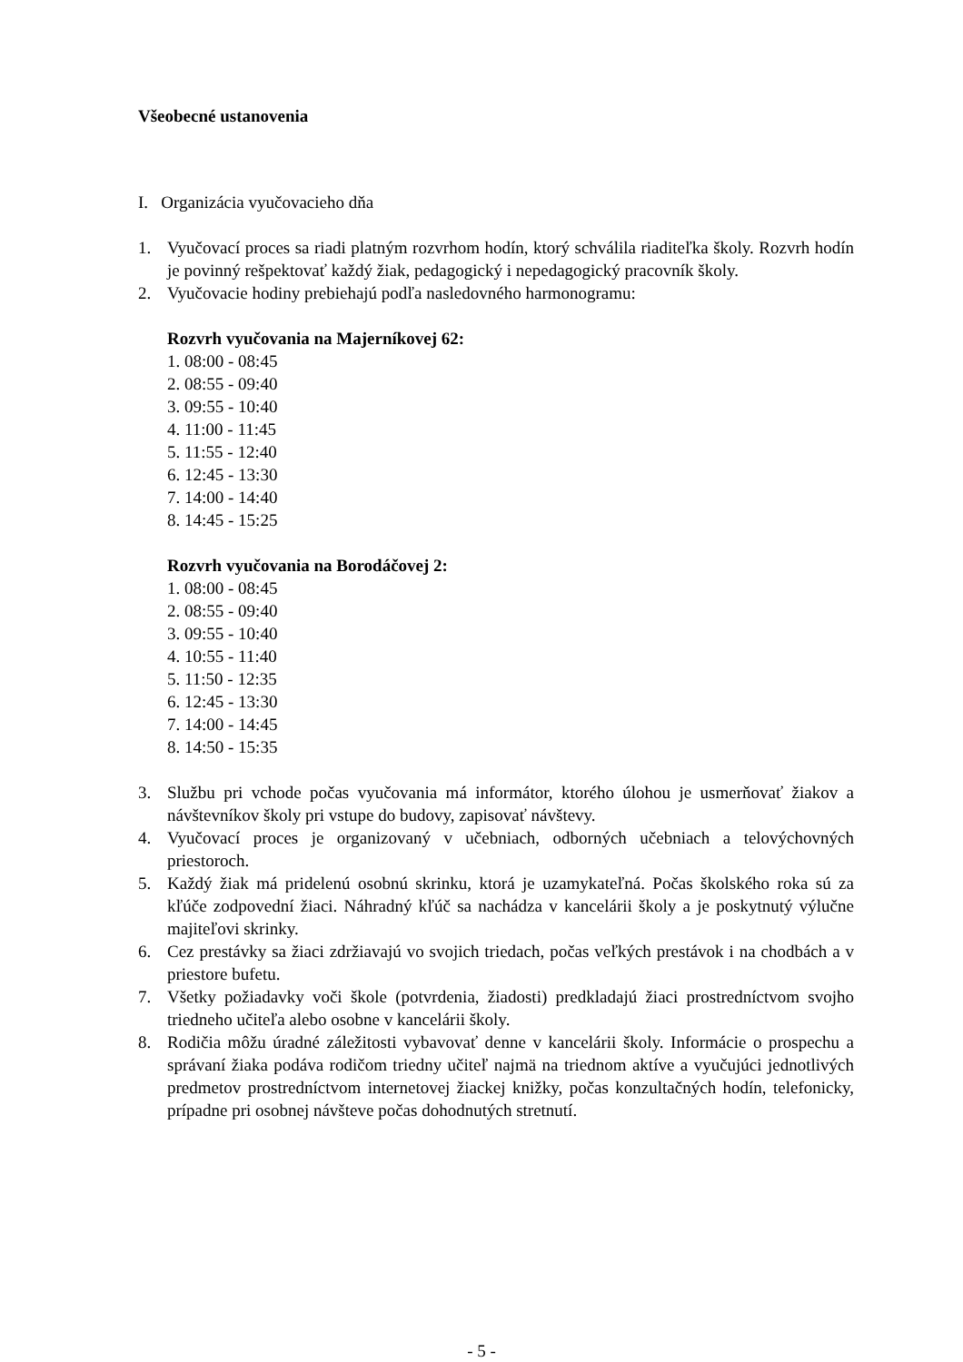Všeobecné ustanovenia
I. Organizácia vyučovacieho dňa
1. Vyučovací proces sa riadi platným rozvrhom hodín, ktorý schválila riaditeľka školy. Rozvrh hodín je povinný rešpektovať každý žiak, pedagogický i nepedagogický pracovník školy.
2. Vyučovacie hodiny prebiehajú podľa nasledovného harmonogramu:
Rozvrh vyučovania na Majerníkovej 62:
1. 08:00 - 08:45
2. 08:55 - 09:40
3. 09:55 - 10:40
4. 11:00 - 11:45
5. 11:55 - 12:40
6. 12:45 - 13:30
7. 14:00 - 14:40
8. 14:45 - 15:25
Rozvrh vyučovania na Borodáčovej 2:
1. 08:00 - 08:45
2. 08:55 - 09:40
3. 09:55 - 10:40
4. 10:55 - 11:40
5. 11:50 - 12:35
6. 12:45 - 13:30
7. 14:00 - 14:45
8. 14:50 - 15:35
3. Službu pri vchode počas vyučovania má informátor, ktorého úlohou je usmerňovať žiakov a návštevníkov školy pri vstupe do budovy, zapisovať návštevy.
4. Vyučovací proces je organizovaný v učebniach, odborných učebniach a telovýchovných priestoroch.
5. Každý žiak má pridelenú osobnú skrinku, ktorá je uzamykateľná. Počas školského roka sú za kľúče zodpovední žiaci. Náhradný kľúč sa nachádza v kancelárii školy a je poskytnutý výlučne majiteľovi skrinky.
6. Cez prestávky sa žiaci zdržiavajú vo svojich triedach, počas veľkých prestávok i na chodbách a v priestore bufetu.
7. Všetky požiadavky voči škole (potvrdenia, žiadosti) predkladajú žiaci prostredníctvom svojho triedneho učiteľa alebo osobne v kancelárii školy.
8. Rodičia môžu úradné záležitosti vybavovať denne v kancelárii školy. Informácie o prospechu a správaní žiaka podáva rodičom triedny učiteľ najmä na triednom aktíve a vyučujúci jednotlivých predmetov prostredníctvom internetovej žiackej knižky, počas konzultačných hodín, telefonicky, prípadne pri osobnej návšteve počas dohodnutých stretnutí.
- 5 -